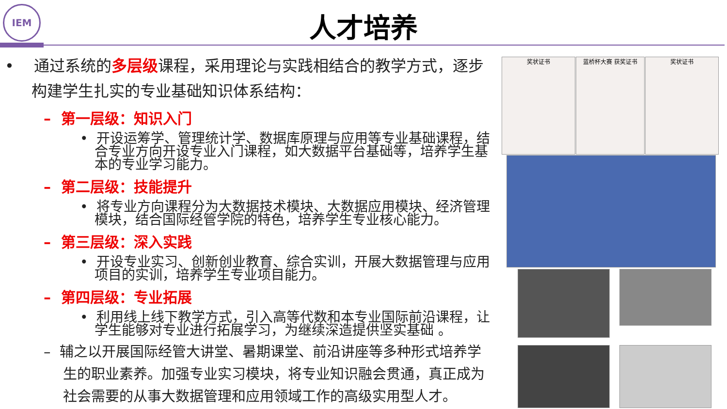IEM
人才培养
• 通过系统的多层级课程，采用理论与实践相结合的教学方式，逐步构建学生扎实的专业基础知识体系结构：
– 第一层级：知识入门
• 开设运筹学、管理统计学、数据库原理与应用等专业基础课程，结合专业方向开设专业入门课程，如大数据平台基础等，培养学生基本的专业学习能力。
– 第二层级：技能提升
• 将专业方向课程分为大数据技术模块、大数据应用模块、经济管理模块，结合国际经管学院的特色，培养学生专业核心能力。
– 第三层级：深入实践
• 开设专业实习、创新创业教育、综合实训，开展大数据管理与应用项目的实训，培养学生专业项目能力。
– 第四层级：专业拓展
• 利用线上线下教学方式，引入高等代数和本专业国际前沿课程，让学生能够对专业进行拓展学习，为继续深造提供坚实基础 。
– 辅之以开展国际经管大讲堂、暑期课堂、前沿讲座等多种形式培养学生的职业素养。加强专业实习模块，将专业知识融会贯通，真正成为社会需要的从事大数据管理和应用领域工作的高级实用型人才。
奖状证书 蓝桥杯大赛 获奖证书 奖状证书